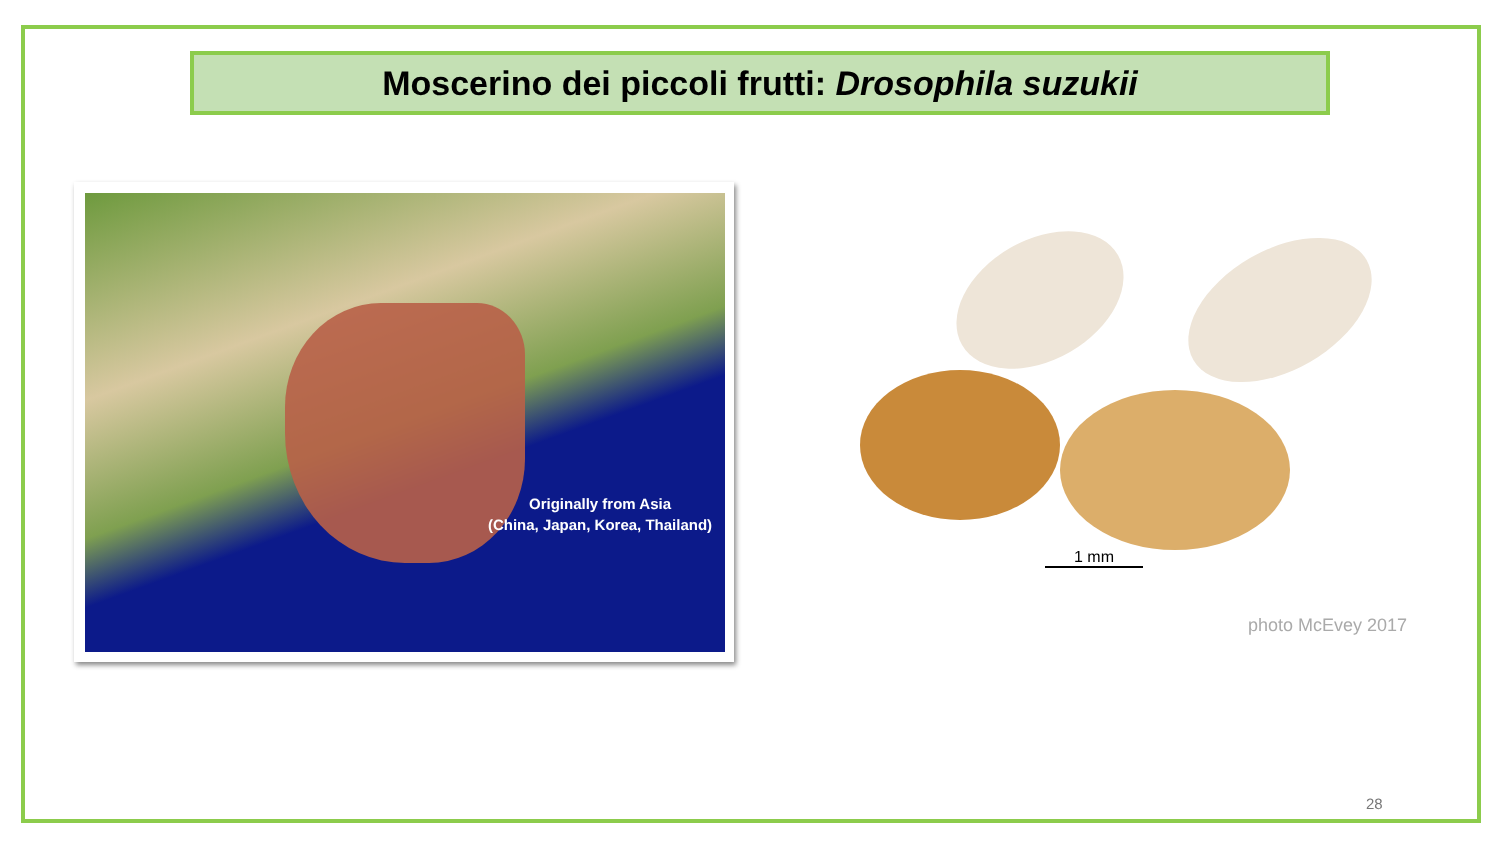Moscerino dei piccoli frutti: Drosophila suzukii
Originally from Asia
(China, Japan, Korea, Thailand)
1 mm
photo McEvey 2017
28